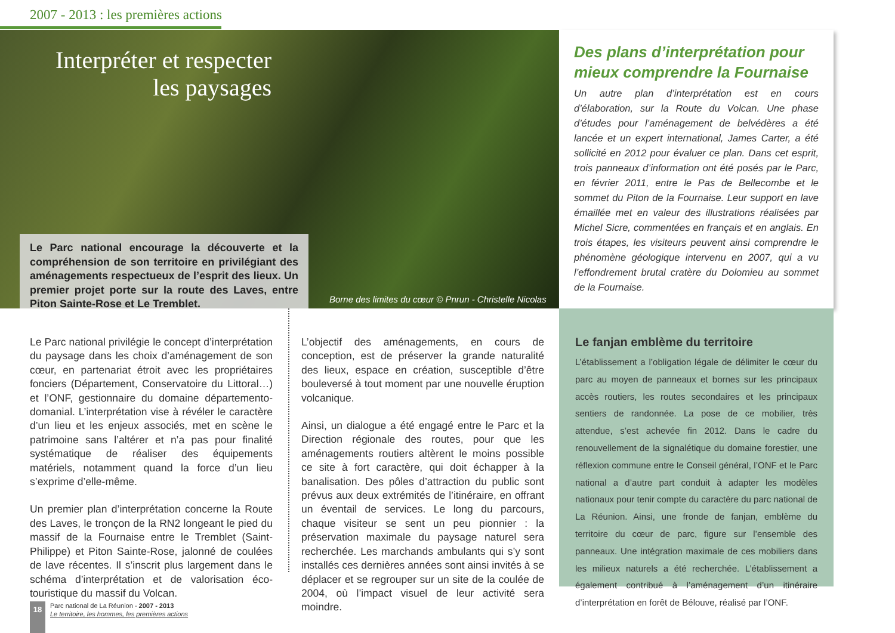2007 - 2013 : les premières actions
Interpréter et respecter les paysages
Le Parc national encourage la découverte et la compréhension de son territoire en privilégiant des aménagements respectueux de l’esprit des lieux. Un premier projet porte sur la route des Laves, entre Piton Sainte-Rose et Le Tremblet.
Borne des limites du cœur © Pnrun - Christelle Nicolas
Des plans d’interprétation pour mieux comprendre la Fournaise
Un autre plan d’interprétation est en cours d’élaboration, sur la Route du Volcan. Une phase d’études pour l’aménagement de belvédères a été lancée et un expert international, James Carter, a été sollicité en 2012 pour évaluer ce plan. Dans cet esprit, trois panneaux d’information ont été posés par le Parc, en février 2011, entre le Pas de Bellecombe et le sommet du Piton de la Fournaise. Leur support en lave émaillée met en valeur des illustrations réalisées par Michel Sicre, commentées en français et en anglais. En trois étapes, les visiteurs peuvent ainsi comprendre le phénomène géologique intervenu en 2007, qui a vu l’effondrement brutal cratère du Dolomieu au sommet de la Fournaise.
Le Parc national privilégie le concept d’interprétation du paysage dans les choix d’aménagement de son cœur, en partenariat étroit avec les propriétaires fonciers (Département, Conservatoire du Littoral…) et l’ONF, gestionnaire du domaine départemento-domanial. L’interprétation vise à révéler le caractère d’un lieu et les enjeux associés, met en scène le patrimoine sans l’altérer et n’a pas pour finalité systématique de réaliser des équipements matériels, notamment quand la force d’un lieu s’exprime d’elle-même.
Un premier plan d’interprétation concerne la Route des Laves, le tronçon de la RN2 longeant le pied du massif de la Fournaise entre le Tremblet (Saint-Philippe) et Piton Sainte-Rose, jalonné de coulées de lave récentes. Il s’inscrit plus largement dans le schéma d’interprétation et de valorisation éco-touristique du massif du Volcan.
L’objectif des aménagements, en cours de conception, est de préserver la grande naturalité des lieux, espace en création, susceptible d’être bouleversé à tout moment par une nouvelle éruption volcanique.
Ainsi, un dialogue a été engagé entre le Parc et la Direction régionale des routes, pour que les aménagements routiers altèrent le moins possible ce site à fort caractère, qui doit échapper à la banalisation. Des pôles d’attraction du public sont prévus aux deux extrémités de l’itinéraire, en offrant un éventail de services. Le long du parcours, chaque visiteur se sent un peu pionnier : la préservation maximale du paysage naturel sera recherchée. Les marchands ambulants qui s’y sont installés ces dernières années sont ainsi invités à se déplacer et se regrouper sur un site de la coulée de 2004, où l’impact visuel de leur activité sera moindre.
Le fanjan emblème du territoire
L’établissement a l’obligation légale de délimiter le cœur du parc au moyen de panneaux et bornes sur les principaux accès routiers, les routes secondaires et les principaux sentiers de randonnée. La pose de ce mobilier, très attendue, s’est achevée fin 2012. Dans le cadre du renouvellement de la signalétique du domaine forestier, une réflexion commune entre le Conseil général, l’ONF et le Parc national a d’autre part conduit à adapter les modèles nationaux pour tenir compte du caractère du parc national de La Réunion. Ainsi, une fronde de fanjan, emblème du territoire du cœur de parc, figure sur l’ensemble des panneaux. Une intégration maximale de ces mobiliers dans les milieux naturels a été recherchée. L’établissement a également contribué à l’aménagement d’un itinéraire d’interprétation en forêt de Bélouve, réalisé par l’ONF.
18
Parc national de La Réunion - 2007 - 2013
Le territoire, les hommes, les premières actions